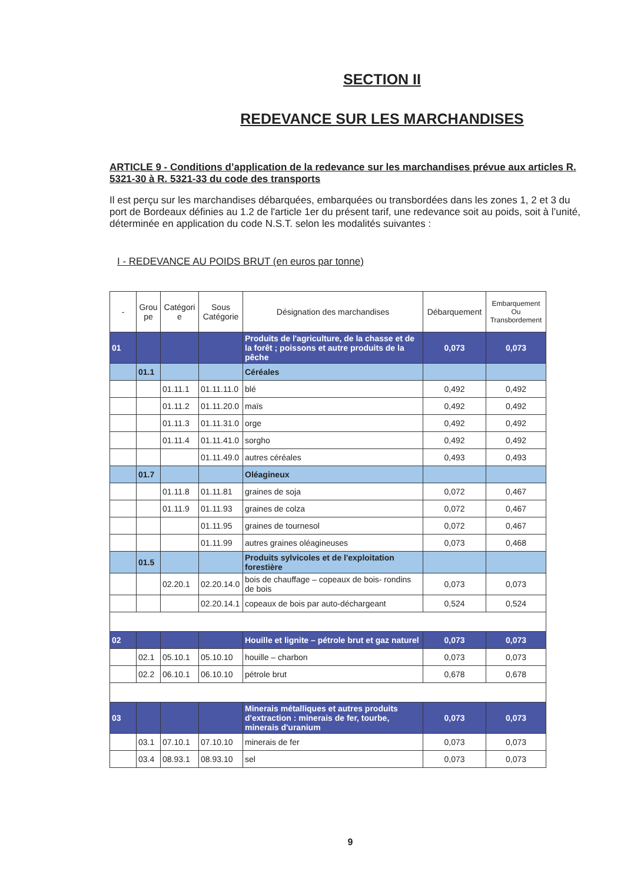SECTION II
REDEVANCE SUR LES MARCHANDISES
ARTICLE 9 - Conditions d’application de la redevance sur les marchandises prévue aux articles R. 5321-30 à R. 5321-33 du code des transports
Il est perçu sur les marchandises débarquées, embarquées ou transbordées dans les zones 1, 2 et 3 du port de Bordeaux définies au 1.2 de l'article 1er du présent tarif, une redevance soit au poids, soit à l’unité, déterminée en application du code N.S.T. selon les modalités suivantes :
I - REDEVANCE AU POIDS BRUT (en euros par tonne)
| - | Grou pe | Catégori e | Sous Catégorie | Désignation des marchandises | Débarquement | Embarquement Ou Transbordement |
| --- | --- | --- | --- | --- | --- | --- |
| 01 | | | | Produits de l'agriculture, de la chasse et de la forêt ; poissons et autre produits de la pêche | 0,073 | 0,073 |
| | 01.1 | | | Céréales | | |
| | | 01.11.1 | 01.11.11.0 | blé | 0,492 | 0,492 |
| | | 01.11.2 | 01.11.20.0 | maïs | 0,492 | 0,492 |
| | | 01.11.3 | 01.11.31.0 | orge | 0,492 | 0,492 |
| | | 01.11.4 | 01.11.41.0 | sorgho | 0,492 | 0,492 |
| | | | 01.11.49.0 | autres céréales | 0,493 | 0,493 |
| | 01.7 | | | Oléagineux | | |
| | | 01.11.8 | 01.11.81 | graines de soja | 0,072 | 0,467 |
| | | 01.11.9 | 01.11.93 | graines de colza | 0,072 | 0,467 |
| | | | 01.11.95 | graines de tournesol | 0,072 | 0,467 |
| | | | 01.11.99 | autres graines oléagineuses | 0,073 | 0,468 |
| | 01.5 | | | Produits sylvicoles et de l'exploitation forestière | | |
| | | 02.20.1 | 02.20.14.0 | bois de chauffage – copeaux de bois- rondins de bois | 0,073 | 0,073 |
| | | | 02.20.14.1 | copeaux de bois par auto-déchargeant | 0,524 | 0,524 |
| 02 | | | | Houille et lignite – pétrole brut et gaz naturel | 0,073 | 0,073 |
| | 02.1 | 05.10.1 | 05.10.10 | houille – charbon | 0,073 | 0,073 |
| | 02.2 | 06.10.1 | 06.10.10 | pétrole brut | 0,678 | 0,678 |
| 03 | | | | Minerais métalliques et autres produits d'extraction : minerais de fer, tourbe, minerais d'uranium | 0,073 | 0,073 |
| | 03.1 | 07.10.1 | 07.10.10 | minerais de fer | 0,073 | 0,073 |
| | 03.4 | 08.93.1 | 08.93.10 | sel | 0,073 | 0,073 |
9